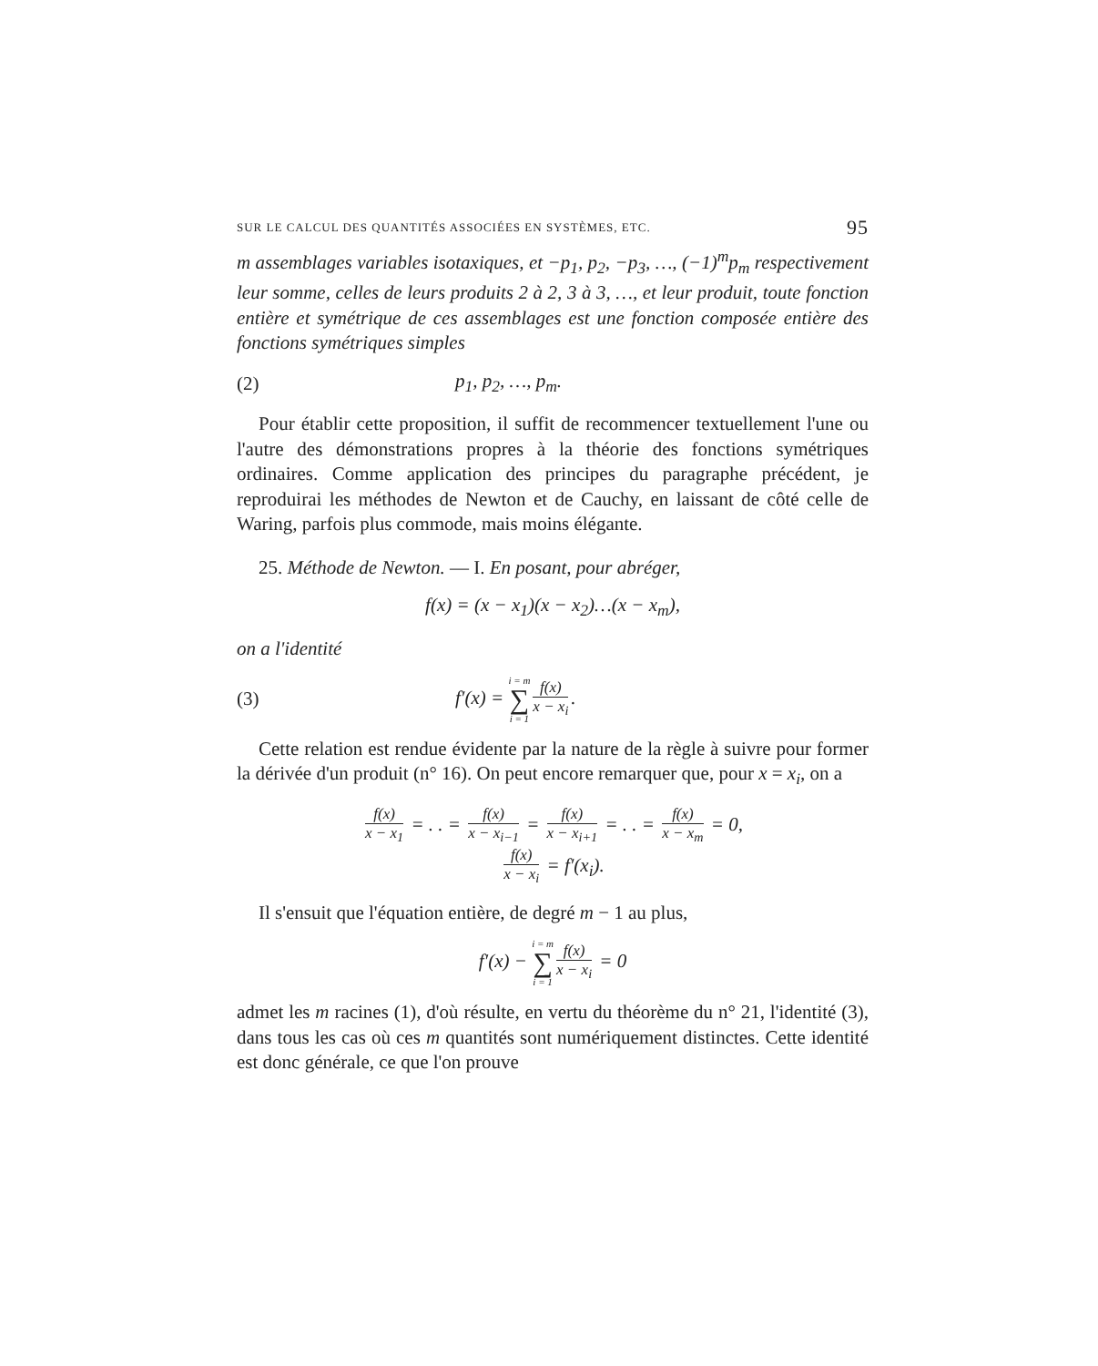SUR LE CALCUL DES QUANTITÉS ASSOCIÉES EN SYSTÈMES, ETC. 95
m assemblages variables isotaxiques, et −p<sub>1</sub>, p<sub>2</sub>, −p<sub>3</sub>, …, (−1)<sup>m</sup>p<sub>m</sub> respectivement leur somme, celles de leurs produits 2 à 2, 3 à 3, …, et leur produit, toute fonction entière et symétrique de ces assemblages est une fonction composée entière des fonctions symétriques simples
(2) p<sub>1</sub>, p<sub>2</sub>, …, p<sub>m</sub>.
Pour établir cette proposition, il suffit de recommencer textuellement l'une ou l'autre des démonstrations propres à la théorie des fonctions symétriques ordinaires. Comme application des principes du paragraphe précédent, je reproduirai les méthodes de Newton et de Cauchy, en laissant de côté celle de Waring, parfois plus commode, mais moins élégante.
25. Méthode de Newton. — I. En posant, pour abréger,
f(x) = (x − x<sub>1</sub>)(x − x<sub>2</sub>)…(x − x<sub>m</sub>),
on a l'identité
(3) f′(x) = i = m ∑ i = 1 f(x) x − x<sub>i</sub>.
Cette relation est rendue évidente par la nature de la règle à suivre pour former la dérivée d'un produit (n° 16). On peut encore remarquer que, pour x = x<sub>i</sub>, on a
f(x) x − x<sub>1</sub> = . . = f(x) x − x<sub>i−1</sub> = f(x) x − x<sub>i+1</sub> = . . = f(x) x − x<sub>m</sub> = 0,
f(x) x − x<sub>i</sub> = f′(x<sub>i</sub>).
Il s'ensuit que l'équation entière, de degré m − 1 au plus,
f′(x) − i = m ∑ i = 1 f(x) x − x<sub>i</sub> = 0
admet les m racines (1), d'où résulte, en vertu du théorème du n° 21, l'identité (3), dans tous les cas où ces m quantités sont numériquement distinctes. Cette identité est donc générale, ce que l'on prouve